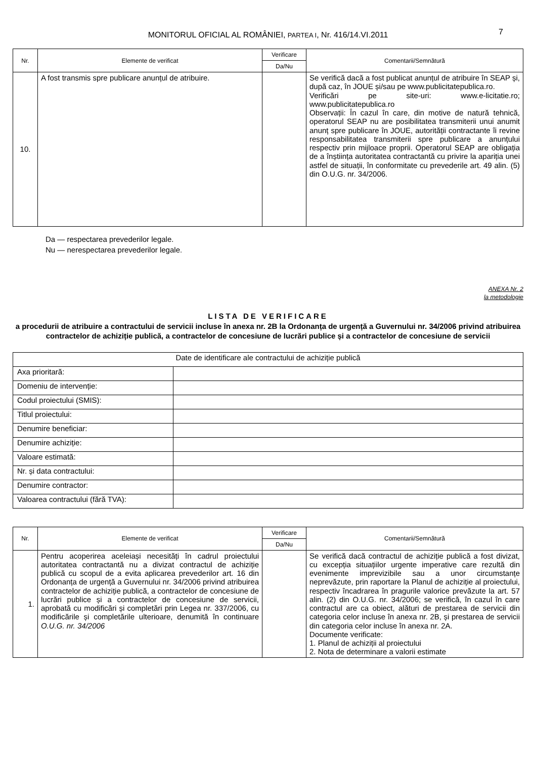MONITORUL OFICIAL AL ROMÂNIEI, PARTEA I, Nr. 416/14.VI.2011 7
| Nr. | Elemente de verificat | Verificare | Comentarii/Semnătură |
| --- | --- | --- | --- |
| | | Da/Nu | |
| 10. | A fost transmis spre publicare anunțul de atribuire. | | Se verifică dacă a fost publicat anunțul de atribuire în SEAP și, după caz, în JOUE și/sau pe www.publicitatepublica.ro. Verificări pe site-uri: www.e-licitatie.ro; www.publicitatepublica.ro Observații: În cazul în care, din motive de natură tehnică, operatorul SEAP nu are posibilitatea transmiterii unui anumit anunț spre publicare în JOUE, autorității contractante îi revine responsabilitatea transmiterii spre publicare a anunțului respectiv prin mijloace proprii. Operatorul SEAP are obligația de a înștiința autoritatea contractantă cu privire la apariția unei astfel de situații, în conformitate cu prevederile art. 49 alin. (5) din O.U.G. nr. 34/2006. |
Da — respectarea prevederilor legale.
Nu — nerespectarea prevederilor legale.
ANEXA Nr. 2
la metodologie
LISTA DE VERIFICARE
a procedurii de atribuire a contractului de servicii incluse în anexa nr. 2B la Ordonanța de urgență a Guvernului nr. 34/2006 privind atribuirea contractelor de achiziție publică, a contractelor de concesiune de lucrări publice și a contractelor de concesiune de servicii
| Date de identificare ale contractului de achiziție publică | |
| Axa prioritară: | |
| Domeniu de intervenție: | |
| Codul proiectului (SMIS): | |
| Titlul proiectului: | |
| Denumire beneficiar: | |
| Denumire achiziție: | |
| Valoare estimată: | |
| Nr. și data contractului: | |
| Denumire contractor: | |
| Valoarea contractului (fără TVA): | |
| Nr. | Elemente de verificat | Verificare | Comentarii/Semnătură |
| --- | --- | --- | --- |
| | | Da/Nu | |
| 1. | Pentru acoperirea aceleiași necesități în cadrul proiectului autoritatea contractantă nu a divizat contractul de achiziție publică cu scopul de a evita aplicarea prevederilor art. 16 din Ordonanța de urgență a Guvernului nr. 34/2006 privind atribuirea contractelor de achiziție publică, a contractelor de concesiune de lucrări publice și a contractelor de concesiune de servicii, aprobată cu modificări și completări prin Legea nr. 337/2006, cu modificările și completările ulterioare, denumită în continuare O.U.G. nr. 34/2006 | | Se verifică dacă contractul de achiziție publică a fost divizat, cu excepția situațiilor urgente imperative care rezultă din evenimente imprevizibile sau a unor circumstanțe neprevăzute, prin raportare la Planul de achiziție al proiectului, respectiv încadrarea în pragurile valorice prevăzute la art. 57 alin. (2) din O.U.G. nr. 34/2006; se verifică, în cazul în care contractul are ca obiect, alături de prestarea de servicii din categoria celor incluse în anexa nr. 2B, și prestarea de servicii din categoria celor incluse în anexa nr. 2A. Documente verificate: 1. Planul de achiziții al proiectului 2. Nota de determinare a valorii estimate |